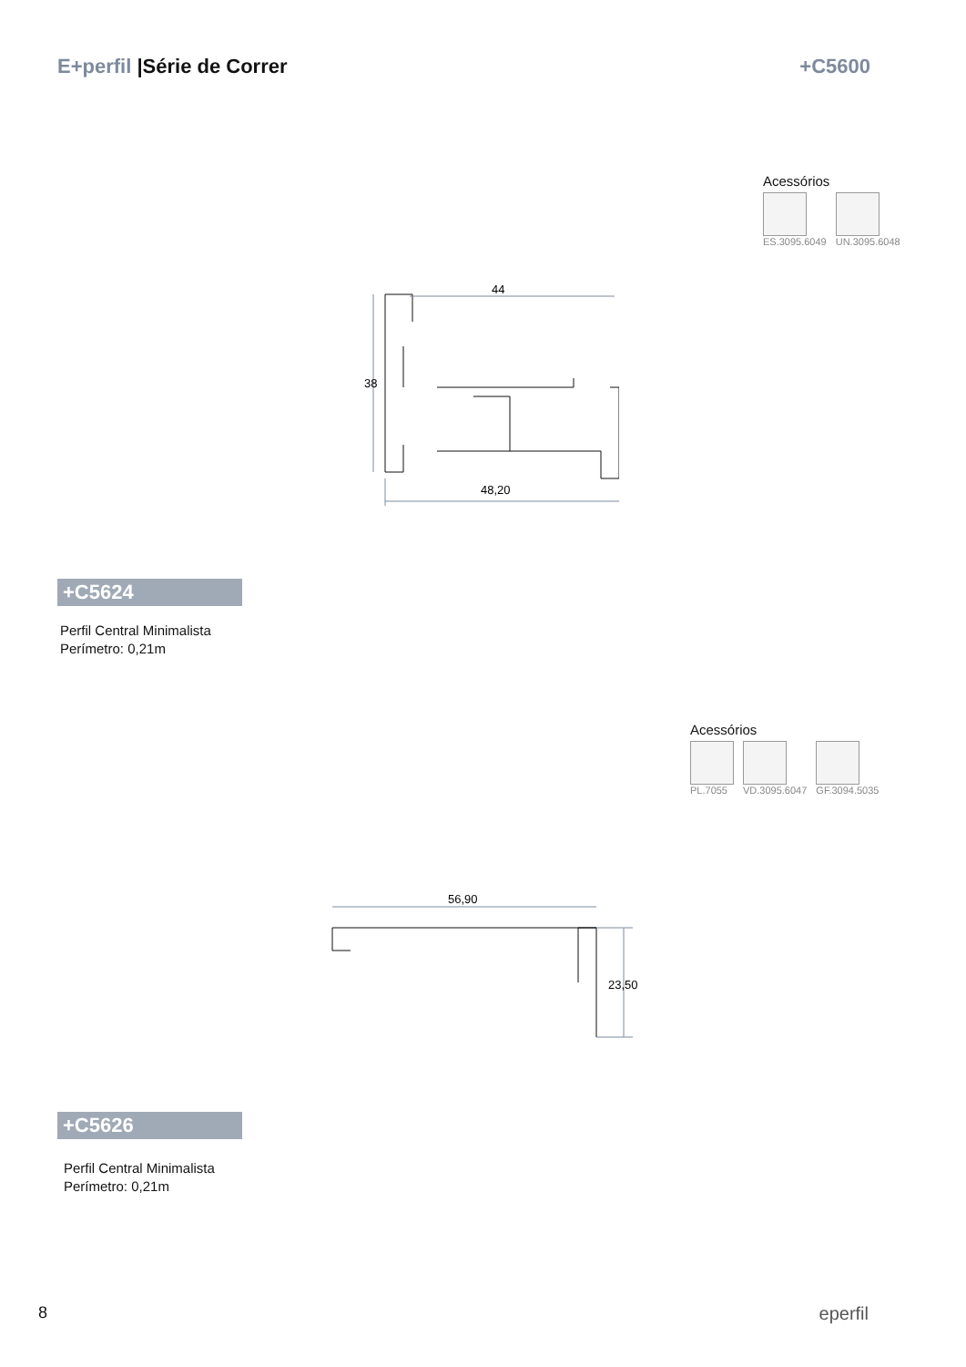E+perfil |Série de Correr +C5600
Acessórios
ES.3095.6049 UN.3095.6048
44
48,20
38
+C5624
Perfil Central Minimalista
Perímetro: 0,21m
Acessórios
PL.7055 VD.3095.6047 GF.3094.5035
56,90
23,50
+C5626
Perfil Central Minimalista
Perímetro: 0,21m
8 eperfil